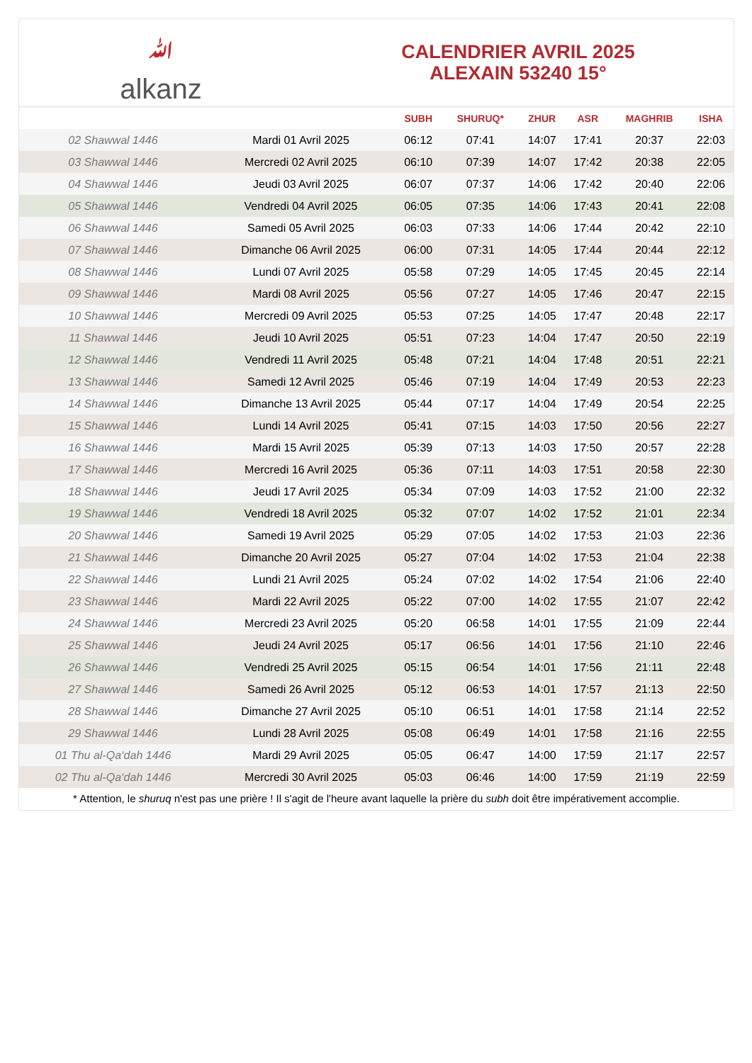ﷲalkanz
CALENDRIER AVRIL 2025
ALEXAIN 53240 15°
| | | SUBH | SHURUQ* | ZHUR | ASR | MAGHRIB | ISHA |
| --- | --- | --- | --- | --- | --- | --- | --- |
| 02 Shawwal 1446 | Mardi 01 Avril 2025 | 06:12 | 07:41 | 14:07 | 17:41 | 20:37 | 22:03 |
| 03 Shawwal 1446 | Mercredi 02 Avril 2025 | 06:10 | 07:39 | 14:07 | 17:42 | 20:38 | 22:05 |
| 04 Shawwal 1446 | Jeudi 03 Avril 2025 | 06:07 | 07:37 | 14:06 | 17:42 | 20:40 | 22:06 |
| 05 Shawwal 1446 | Vendredi 04 Avril 2025 | 06:05 | 07:35 | 14:06 | 17:43 | 20:41 | 22:08 |
| 06 Shawwal 1446 | Samedi 05 Avril 2025 | 06:03 | 07:33 | 14:06 | 17:44 | 20:42 | 22:10 |
| 07 Shawwal 1446 | Dimanche 06 Avril 2025 | 06:00 | 07:31 | 14:05 | 17:44 | 20:44 | 22:12 |
| 08 Shawwal 1446 | Lundi 07 Avril 2025 | 05:58 | 07:29 | 14:05 | 17:45 | 20:45 | 22:14 |
| 09 Shawwal 1446 | Mardi 08 Avril 2025 | 05:56 | 07:27 | 14:05 | 17:46 | 20:47 | 22:15 |
| 10 Shawwal 1446 | Mercredi 09 Avril 2025 | 05:53 | 07:25 | 14:05 | 17:47 | 20:48 | 22:17 |
| 11 Shawwal 1446 | Jeudi 10 Avril 2025 | 05:51 | 07:23 | 14:04 | 17:47 | 20:50 | 22:19 |
| 12 Shawwal 1446 | Vendredi 11 Avril 2025 | 05:48 | 07:21 | 14:04 | 17:48 | 20:51 | 22:21 |
| 13 Shawwal 1446 | Samedi 12 Avril 2025 | 05:46 | 07:19 | 14:04 | 17:49 | 20:53 | 22:23 |
| 14 Shawwal 1446 | Dimanche 13 Avril 2025 | 05:44 | 07:17 | 14:04 | 17:49 | 20:54 | 22:25 |
| 15 Shawwal 1446 | Lundi 14 Avril 2025 | 05:41 | 07:15 | 14:03 | 17:50 | 20:56 | 22:27 |
| 16 Shawwal 1446 | Mardi 15 Avril 2025 | 05:39 | 07:13 | 14:03 | 17:50 | 20:57 | 22:28 |
| 17 Shawwal 1446 | Mercredi 16 Avril 2025 | 05:36 | 07:11 | 14:03 | 17:51 | 20:58 | 22:30 |
| 18 Shawwal 1446 | Jeudi 17 Avril 2025 | 05:34 | 07:09 | 14:03 | 17:52 | 21:00 | 22:32 |
| 19 Shawwal 1446 | Vendredi 18 Avril 2025 | 05:32 | 07:07 | 14:02 | 17:52 | 21:01 | 22:34 |
| 20 Shawwal 1446 | Samedi 19 Avril 2025 | 05:29 | 07:05 | 14:02 | 17:53 | 21:03 | 22:36 |
| 21 Shawwal 1446 | Dimanche 20 Avril 2025 | 05:27 | 07:04 | 14:02 | 17:53 | 21:04 | 22:38 |
| 22 Shawwal 1446 | Lundi 21 Avril 2025 | 05:24 | 07:02 | 14:02 | 17:54 | 21:06 | 22:40 |
| 23 Shawwal 1446 | Mardi 22 Avril 2025 | 05:22 | 07:00 | 14:02 | 17:55 | 21:07 | 22:42 |
| 24 Shawwal 1446 | Mercredi 23 Avril 2025 | 05:20 | 06:58 | 14:01 | 17:55 | 21:09 | 22:44 |
| 25 Shawwal 1446 | Jeudi 24 Avril 2025 | 05:17 | 06:56 | 14:01 | 17:56 | 21:10 | 22:46 |
| 26 Shawwal 1446 | Vendredi 25 Avril 2025 | 05:15 | 06:54 | 14:01 | 17:56 | 21:11 | 22:48 |
| 27 Shawwal 1446 | Samedi 26 Avril 2025 | 05:12 | 06:53 | 14:01 | 17:57 | 21:13 | 22:50 |
| 28 Shawwal 1446 | Dimanche 27 Avril 2025 | 05:10 | 06:51 | 14:01 | 17:58 | 21:14 | 22:52 |
| 29 Shawwal 1446 | Lundi 28 Avril 2025 | 05:08 | 06:49 | 14:01 | 17:58 | 21:16 | 22:55 |
| 01 Thu al-Qa‘dah 1446 | Mardi 29 Avril 2025 | 05:05 | 06:47 | 14:00 | 17:59 | 21:17 | 22:57 |
| 02 Thu al-Qa‘dah 1446 | Mercredi 30 Avril 2025 | 05:03 | 06:46 | 14:00 | 17:59 | 21:19 | 22:59 |
* Attention, le shuruq n'est pas une prière ! Il s'agit de l'heure avant laquelle la prière du subh doit être impérativement accomplie.